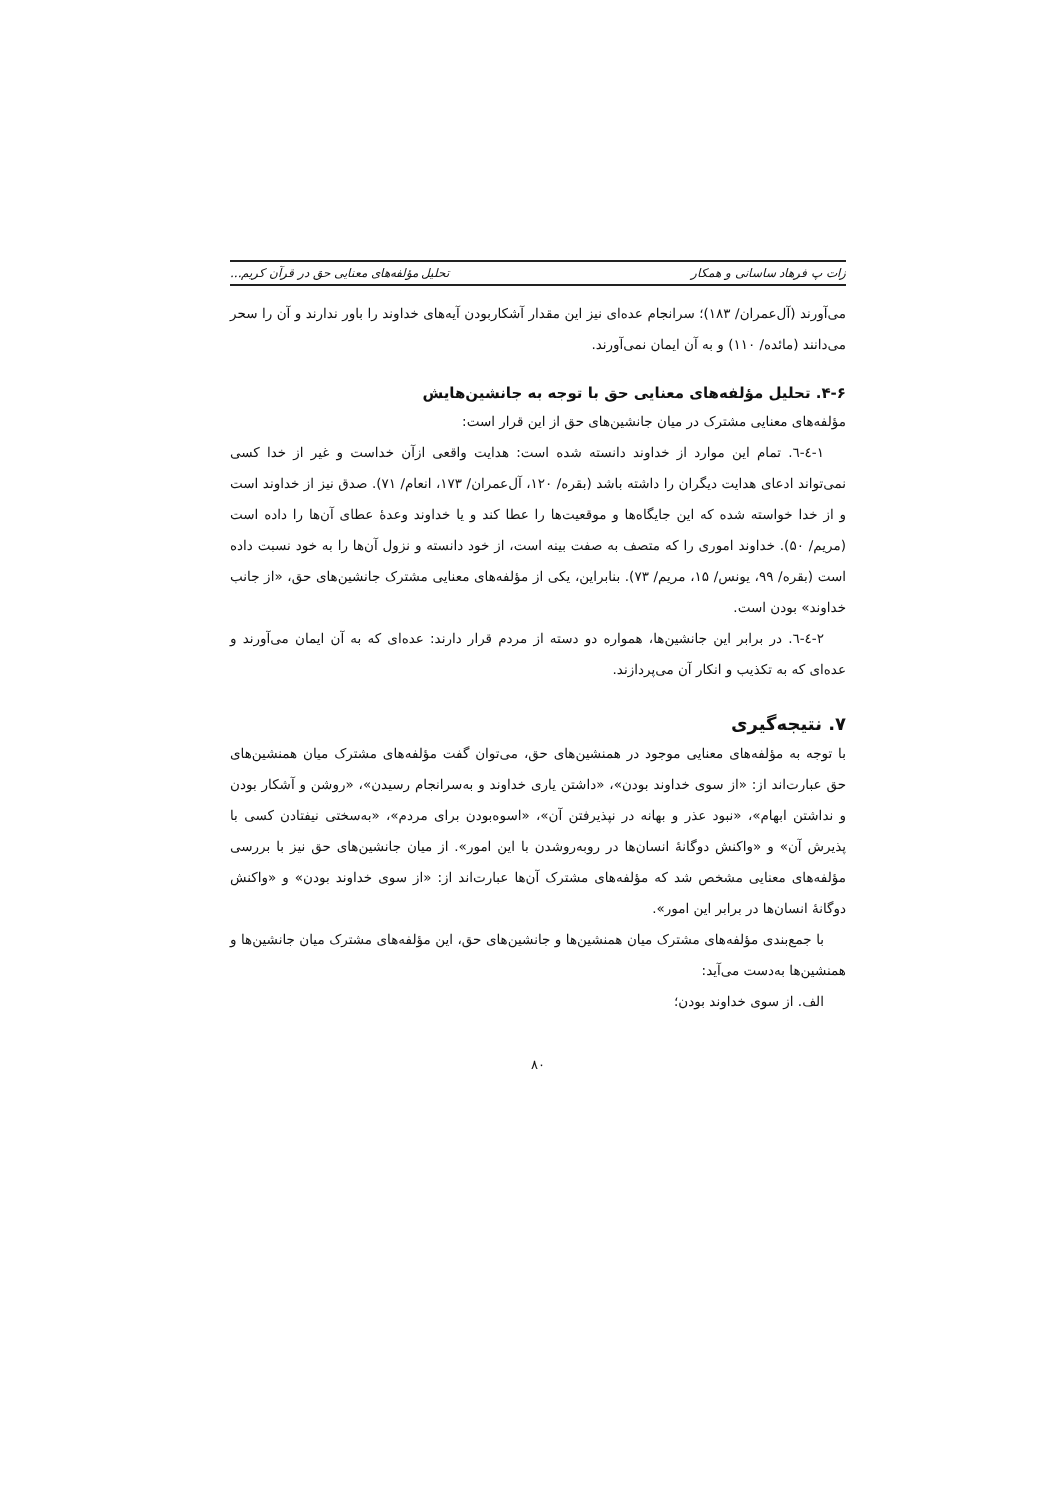زات پ فرهاد ساسانی و همکار تحلیل مؤلفه‌های معنایی حق در قرآن کریم...
می‌آورند (آل‌عمران/ ۱۸۳)؛ سرانجام عده‌ای نیز این مقدار آشکاربودن آیه‌های خداوند را باور ندارند و آن را سحر می‌دانند (مائده/ ۱۱۰) و به آن ایمان نمی‌آورند.
۴-۶. تحلیل مؤلفه‌های معنایی حق با توجه به جانشین‌هایش
مؤلفه‌های معنایی مشترک در میان جانشین‌های حق از این قرار است:
۱-٤-٦. تمام این موارد از خداوند دانسته شده است: هدایت واقعی ازآن خداست و غیر از خدا کسی نمی‌تواند ادعای هدایت دیگران را داشته باشد (بقره/ ۱۲۰، آل‌عمران/ ۱۷۳، انعام/ ۷۱). صدق نیز از خداوند است و از خدا خواسته شده که این جایگاه‌ها و موقعیت‌ها را عطا کند و یا خداوند وعدهٔ عطای آن‌ها را داده است (مریم/ ۵۰). خداوند اموری را که متصف به صفت بینه است، از خود دانسته و نزول آن‌ها را به خود نسبت داده است (بقره/ ۹۹، یونس/ ۱۵، مریم/ ۷۳). بنابراین، یکی از مؤلفه‌های معنایی مشترک جانشین‌های حق، «از جانب خداوند» بودن است.
۲-٤-٦. در برابر این جانشین‌ها، همواره دو دسته از مردم قرار دارند: عده‌ای که به آن ایمان می‌آورند و عده‌ای که به تکذیب و انکار آن می‌پردازند.
۷. نتیجه‌گیری
با توجه به مؤلفه‌های معنایی موجود در همنشین‌های حق، می‌توان گفت مؤلفه‌های مشترک میان همنشین‌های حق عبارت‌اند از: «از سوی خداوند بودن»، «داشتن یاری خداوند و به‌سرانجام رسیدن»، «روشن و آشکار بودن و نداشتن ابهام»، «نبود عذر و بهانه در نپذیرفتن آن»، «اسوه‌بودن برای مردم»، «به‌سختی نیفتادن کسی با پذیرش آن» و «واکنش دوگانهٔ انسان‌ها در روبه‌روشدن با این امور». از میان جانشین‌های حق نیز با بررسی مؤلفه‌های معنایی مشخص شد که مؤلفه‌های مشترک آن‌ها عبارت‌اند از: «از سوی خداوند بودن» و «واکنش دوگانهٔ انسان‌ها در برابر این امور».
با جمع‌بندی مؤلفه‌های مشترک میان همنشین‌ها و جانشین‌های حق، این مؤلفه‌های مشترک میان جانشین‌ها و همنشین‌ها به‌دست می‌آید:
الف. از سوی خداوند بودن؛
۸۰